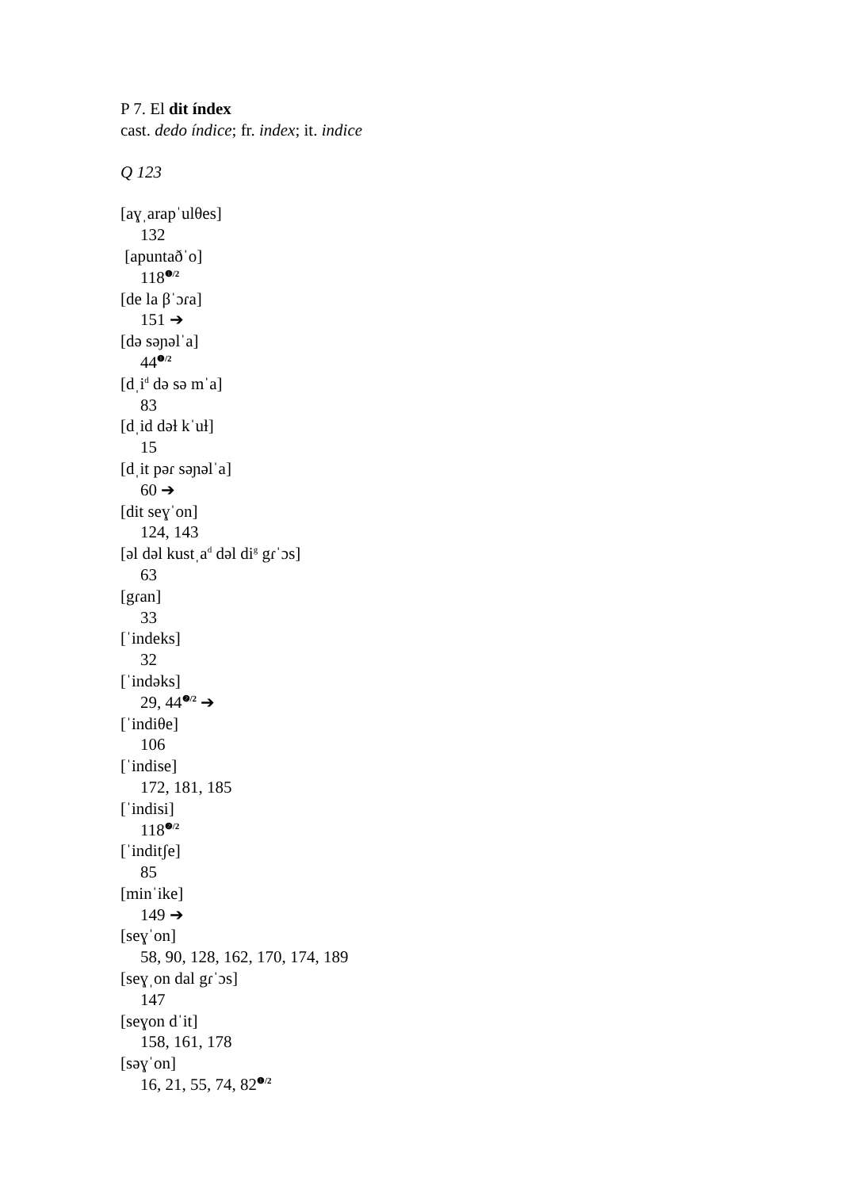P 7. El dit índex
cast. dedo índice; fr. index; it. indice
Q 123
[aɣˌarapˈulθes]
132
[apuntaðˈo]
118<sup>❶/2</sup>
[de la βˈɔɾa]
151 ➔
[də səɲəlˈa]
44<sup>❶/2</sup>
[dˌi<sup>d</sup> də sə mˈa]
83
[dˌid dəɫ kˈuɫ]
15
[dˌit pəɾ səɲəlˈa]
60 ➔
[dit seɣˈon]
124, 143
[əl dəl kustˌa<sup>d</sup> dəl di<sup>g</sup> gɾˈɔs]
63
[gɾan]
33
[ˈindeks]
32
[ˈindəks]
29, 44<sup>❷/2</sup> ➔
[ˈindiθe]
106
[ˈindise]
172, 181, 185
[ˈindisi]
118<sup>❷/2</sup>
[ˈinditʃe]
85
[minˈike]
149 ➔
[seɣˈon]
58, 90, 128, 162, 170, 174, 189
[seɣˌon dal gɾˈɔs]
147
[seɣon dˈit]
158, 161, 178
[səɣˈon]
16, 21, 55, 74, 82<sup>❶/2</sup>